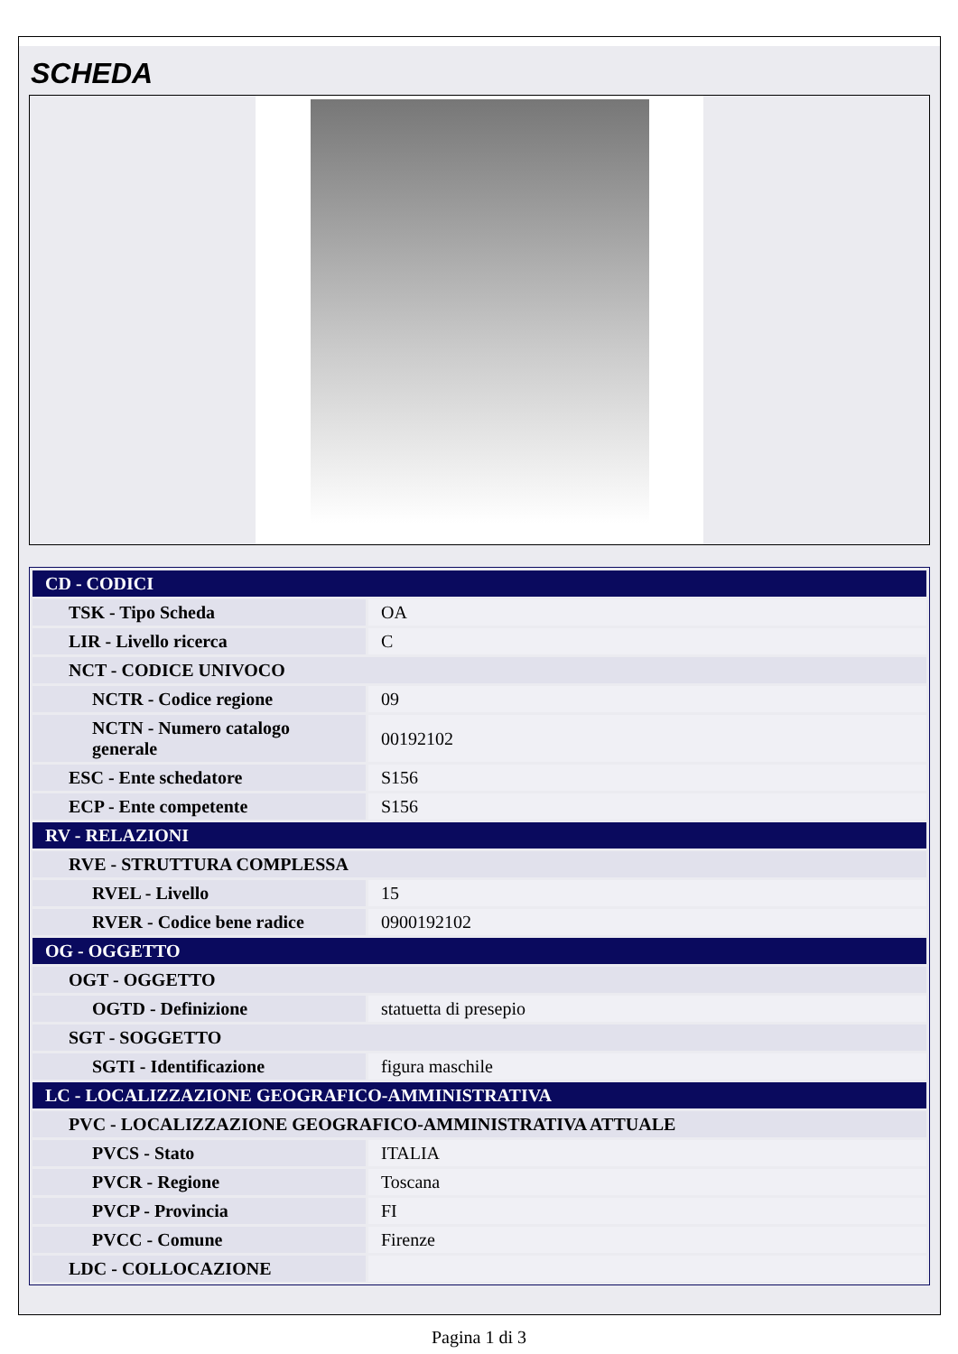SCHEDA
| CD - CODICI | |
| TSK - Tipo Scheda | OA |
| LIR - Livello ricerca | C |
| NCT - CODICE UNIVOCO | |
| NCTR - Codice regione | 09 |
| NCTN - Numero catalogo generale | 00192102 |
| ESC - Ente schedatore | S156 |
| ECP - Ente competente | S156 |
| RV - RELAZIONI | |
| RVE - STRUTTURA COMPLESSA | |
| RVEL - Livello | 15 |
| RVER - Codice bene radice | 0900192102 |
| OG - OGGETTO | |
| OGT - OGGETTO | |
| OGTD - Definizione | statuetta di presepio |
| SGT - SOGGETTO | |
| SGTI - Identificazione | figura maschile |
| LC - LOCALIZZAZIONE GEOGRAFICO-AMMINISTRATIVA | |
| PVC - LOCALIZZAZIONE GEOGRAFICO-AMMINISTRATIVA ATTUALE | |
| PVCS - Stato | ITALIA |
| PVCR - Regione | Toscana |
| PVCP - Provincia | FI |
| PVCC - Comune | Firenze |
| LDC - COLLOCAZIONE | |
Pagina 1 di 3